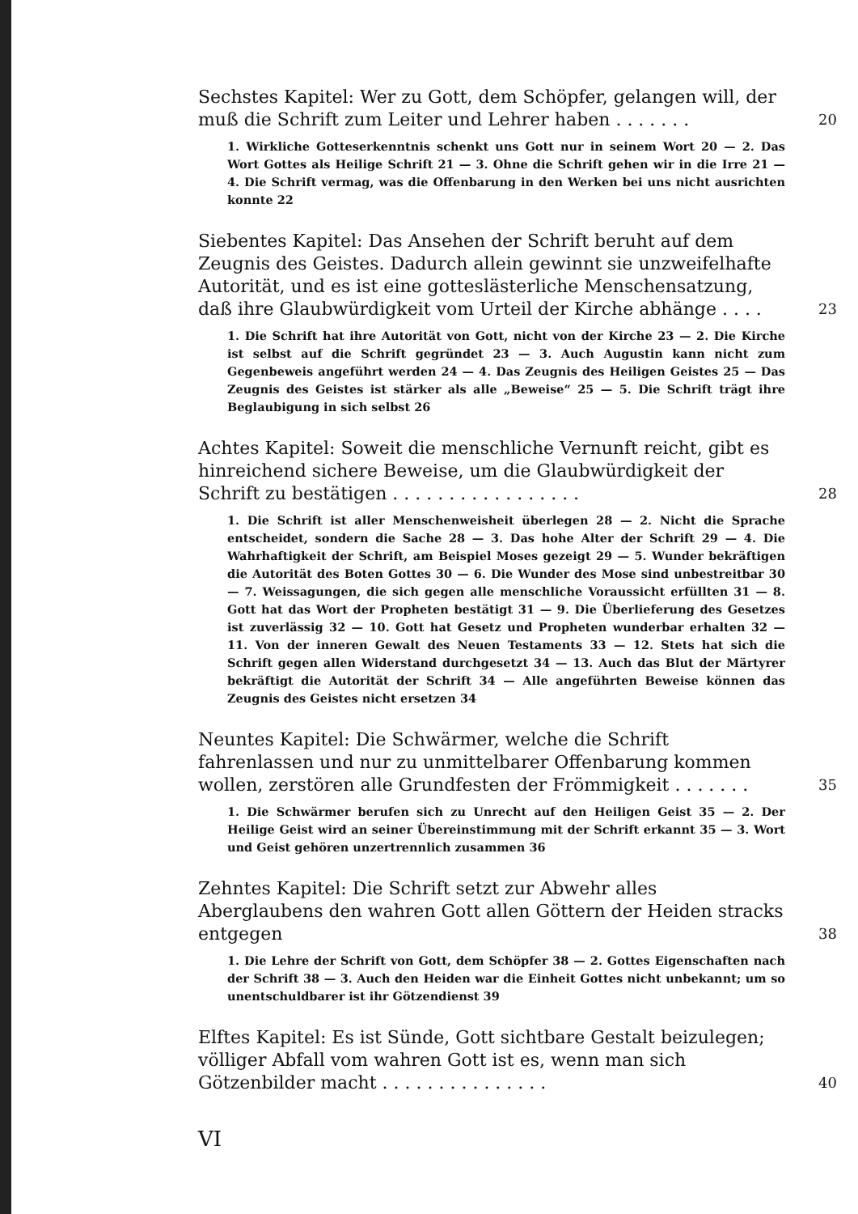Sechstes Kapitel: Wer zu Gott, dem Schöpfer, gelangen will, der muß die Schrift zum Leiter und Lehrer haben . . . . . . .
20
1. Wirkliche Gotteserkenntnis schenkt uns Gott nur in seinem Wort 20 — 2. Das Wort Gottes als Heilige Schrift 21 — 3. Ohne die Schrift gehen wir in die Irre 21 — 4. Die Schrift vermag, was die Offenbarung in den Werken bei uns nicht ausrichten konnte 22
Siebentes Kapitel: Das Ansehen der Schrift beruht auf dem Zeugnis des Geistes. Dadurch allein gewinnt sie unzweifelhafte Autorität, und es ist eine gotteslästerliche Menschensatzung, daß ihre Glaubwürdigkeit vom Urteil der Kirche abhänge . . . .
23
1. Die Schrift hat ihre Autorität von Gott, nicht von der Kirche 23 — 2. Die Kirche ist selbst auf die Schrift gegründet 23 — 3. Auch Augustin kann nicht zum Gegenbeweis angeführt werden 24 — 4. Das Zeugnis des Heiligen Geistes 25 — Das Zeugnis des Geistes ist stärker als alle „Beweise“ 25 — 5. Die Schrift trägt ihre Beglaubigung in sich selbst 26
Achtes Kapitel: Soweit die menschliche Vernunft reicht, gibt es hinreichend sichere Beweise, um die Glaubwürdigkeit der Schrift zu bestätigen . . . . . . . . . . . . . . . . .
28
1. Die Schrift ist aller Menschenweisheit überlegen 28 — 2. Nicht die Sprache entscheidet, sondern die Sache 28 — 3. Das hohe Alter der Schrift 29 — 4. Die Wahrhaftigkeit der Schrift, am Beispiel Moses gezeigt 29 — 5. Wunder bekräftigen die Autorität des Boten Gottes 30 — 6. Die Wunder des Mose sind unbestreitbar 30 — 7. Weissagungen, die sich gegen alle menschliche Voraussicht erfüllten 31 — 8. Gott hat das Wort der Propheten bestätigt 31 — 9. Die Überlieferung des Gesetzes ist zuverlässig 32 — 10. Gott hat Gesetz und Propheten wunderbar erhalten 32 — 11. Von der inneren Gewalt des Neuen Testaments 33 — 12. Stets hat sich die Schrift gegen allen Widerstand durchgesetzt 34 — 13. Auch das Blut der Märtyrer bekräftigt die Autorität der Schrift 34 — Alle angeführten Beweise können das Zeugnis des Geistes nicht ersetzen 34
Neuntes Kapitel: Die Schwärmer, welche die Schrift fahrenlassen und nur zu unmittelbarer Offenbarung kommen wollen, zerstören alle Grundfesten der Frömmigkeit . . . . . . .
35
1. Die Schwärmer berufen sich zu Unrecht auf den Heiligen Geist 35 — 2. Der Heilige Geist wird an seiner Übereinstimmung mit der Schrift erkannt 35 — 3. Wort und Geist gehören unzertrennlich zusammen 36
Zehntes Kapitel: Die Schrift setzt zur Abwehr alles Aberglaubens den wahren Gott allen Göttern der Heiden stracks entgegen
38
1. Die Lehre der Schrift von Gott, dem Schöpfer 38 — 2. Gottes Eigenschaften nach der Schrift 38 — 3. Auch den Heiden war die Einheit Gottes nicht unbekannt; um so unentschuldbarer ist ihr Götzendienst 39
Elftes Kapitel: Es ist Sünde, Gott sichtbare Gestalt beizulegen; völliger Abfall vom wahren Gott ist es, wenn man sich Götzenbilder macht . . . . . . . . . . . . . . .
40
VI